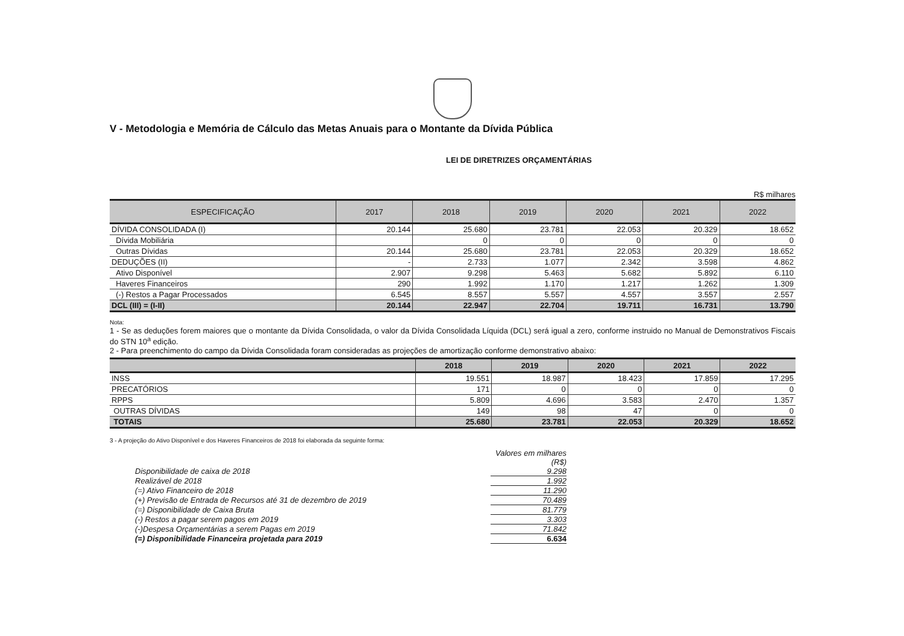V - Metodologia e Memória de Cálculo das Metas Anuais para o Montante da Dívida Pública
LEI DE DIRETRIZES ORÇAMENTÁRIAS
R$ milhares
| ESPECIFICAÇÃO | 2017 | 2018 | 2019 | 2020 | 2021 | 2022 |
| --- | --- | --- | --- | --- | --- | --- |
| DÍVIDA CONSOLIDADA (I) | 20.144 | 25.680 | 23.781 | 22.053 | 20.329 | 18.652 |
| Dívida Mobiliária | | 0 | 0 | 0 | 0 | 0 |
| Outras Dívidas | 20.144 | 25.680 | 23.781 | 22.053 | 20.329 | 18.652 |
| DEDUÇÕES (II) | - | 2.733 | 1.077 | 2.342 | 3.598 | 4.862 |
| Ativo Disponível | 2.907 | 9.298 | 5.463 | 5.682 | 5.892 | 6.110 |
| Haveres Financeiros | 290 | 1.992 | 1.170 | 1.217 | 1.262 | 1.309 |
| (-) Restos a Pagar Processados | 6.545 | 8.557 | 5.557 | 4.557 | 3.557 | 2.557 |
| DCL (III) = (I-II) | 20.144 | 22.947 | 22.704 | 19.711 | 16.731 | 13.790 |
Nota:
1 - Se as deduções forem maiores que o montante da Dívida Consolidada, o valor da Dívida Consolidada Líquida (DCL) será igual a zero, conforme instruido no Manual de Demonstrativos Fiscais do STN 10<sup>a</sup> edição.
2 - Para preenchimento do campo da Dívida Consolidada foram consideradas as projeções de amortização conforme demonstrativo abaixo:
| | 2018 | 2019 | 2020 | 2021 | 2022 |
| --- | --- | --- | --- | --- | --- |
| INSS | 19.551 | 18.987 | 18.423 | 17.859 | 17.295 |
| PRECATÓRIOS | 171 | 0 | 0 | 0 | 0 |
| RPPS | 5.809 | 4.696 | 3.583 | 2.470 | 1.357 |
| OUTRAS DÍVIDAS | 149 | 98 | 47 | 0 | 0 |
| TOTAIS | 25.680 | 23.781 | 22.053 | 20.329 | 18.652 |
3 - A projeção do Ativo Disponível e dos Haveres Financeiros de 2018 foi elaborada da seguinte forma:
Valores em milhares (R$) Disponibilidade de caixa de 2018 9.298 Realizável de 2018 1.992 (=) Ativo Financeiro de 2018 11.290 (+) Previsão de Entrada de Recursos até 31 de dezembro de 2019 70.489 (=) Disponibilidade de Caixa Bruta 81.779 (-) Restos a pagar serem pagos em 2019 3.303 (-)Despesa Orçamentárias a serem Pagas em 2019 71.842 (=) Disponibilidade Financeira projetada para 2019 6.634